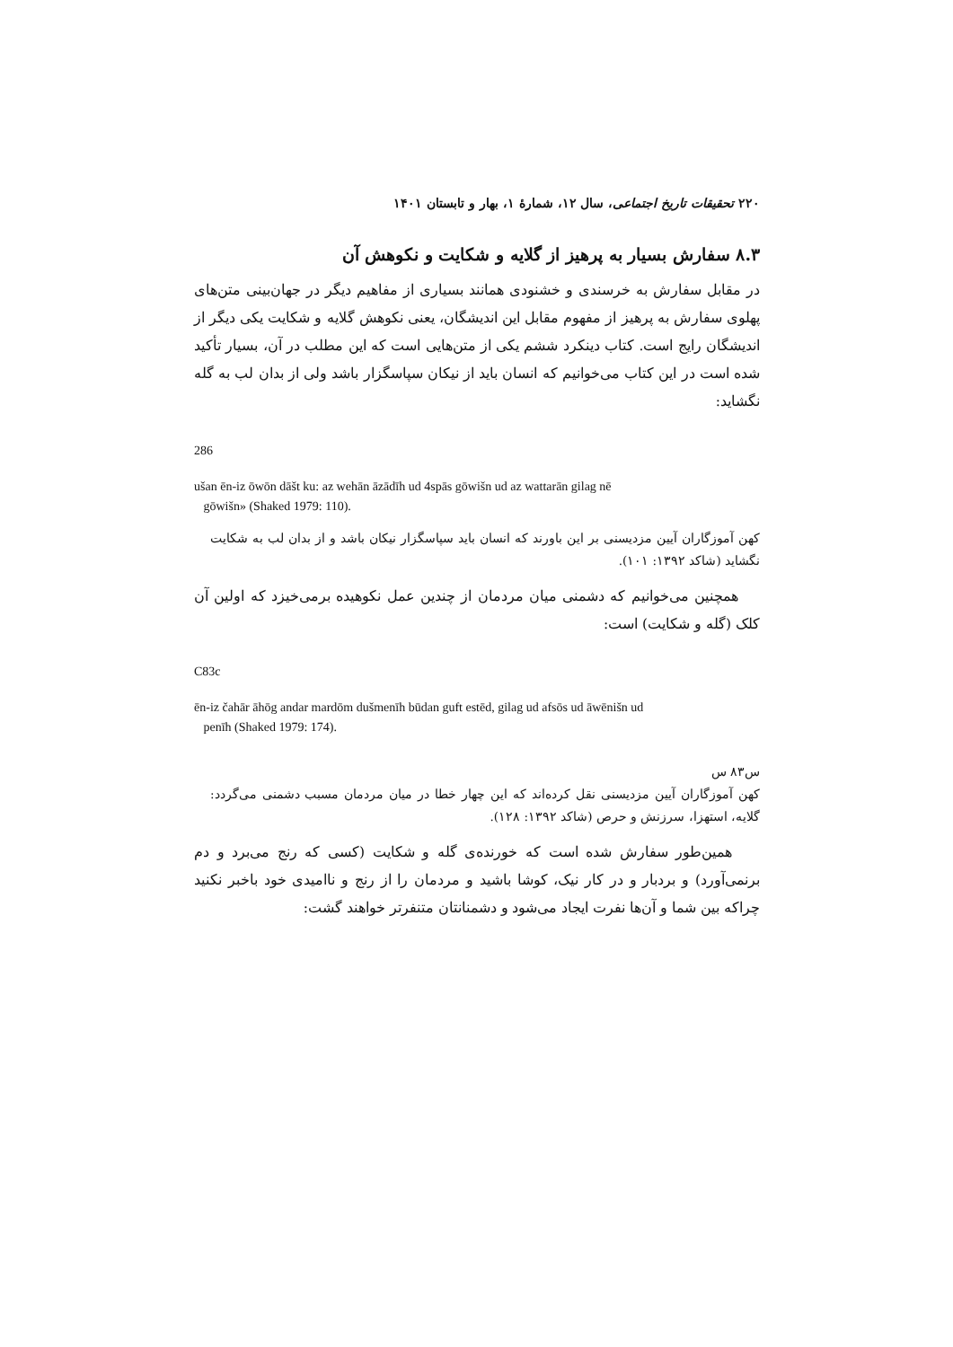۲۲۰ تحقیقات تاریخ اجتماعی، سال ۱۲، شمارهٔ ۱، بهار و تابستان ۱۴۰۱
۸.۳ سفارش بسیار به پرهیز از گلایه و شکایت و نکوهش آن
در مقابل سفارش به خرسندی و خشنودی همانند بسیاری از مفاهیم دیگر در جهان‌بینی متن‌های پهلوی سفارش به پرهیز از مفهوم مقابل این اندیشگان، یعنی نکوهش گلایه و شکایت یکی دیگر از اندیشگان رایج است. کتاب دینکرد ششم یکی از متن‌هایی است که این مطلب در آن، بسیار تأکید شده است در این کتاب می‌خوانیم که انسان باید از نیکان سپاسگزار باشد ولی از بدان لب به گله نگشاید:
286
ušan ēn-iz ōwōn dāšt ku: az wehān āzādīh ud 4spās gōwišn ud az wattarān gilag nē
gōwišn» (Shaked 1979: 110).
کهن آموزگاران آیین مزدیسنی بر این باورند که انسان باید سپاسگزار نیکان باشد و از بدان لب به شکایت نگشاید (شاکد ۱۳۹۲: ۱۰۱).
همچنین می‌خوانیم که دشمنی میان مردمان از چندین عمل نکوهیده برمی‌خیزد که اولین آن کلک (گله و شکایت) است:
C83c
ēn-iz čahār āhōg andar mardōm dušmenīh būdan guft estēd, gilag ud afsōs ud āwēnišn ud
penīh (Shaked 1979: 174).
س۸۳ س
کهن آموزگاران آیین مزدیسنی نقل کرده‌اند که این چهار خطا در میان مردمان مسبب دشمنی می‌گردد: گلایه، استهزا، سرزنش و حرص (شاکد ۱۳۹۲: ۱۲۸).
همین‌طور سفارش شده است که خورنده‌ی گله و شکایت (کسی که رنج می‌برد و دم برنمی‌آورد) و بردبار و در کار نیک، کوشا باشید و مردمان را از رنج و ناامیدی خود باخبر نکنید چراکه بین شما و آن‌ها نفرت ایجاد می‌شود و دشمنانتان متنفرتر خواهند گشت: